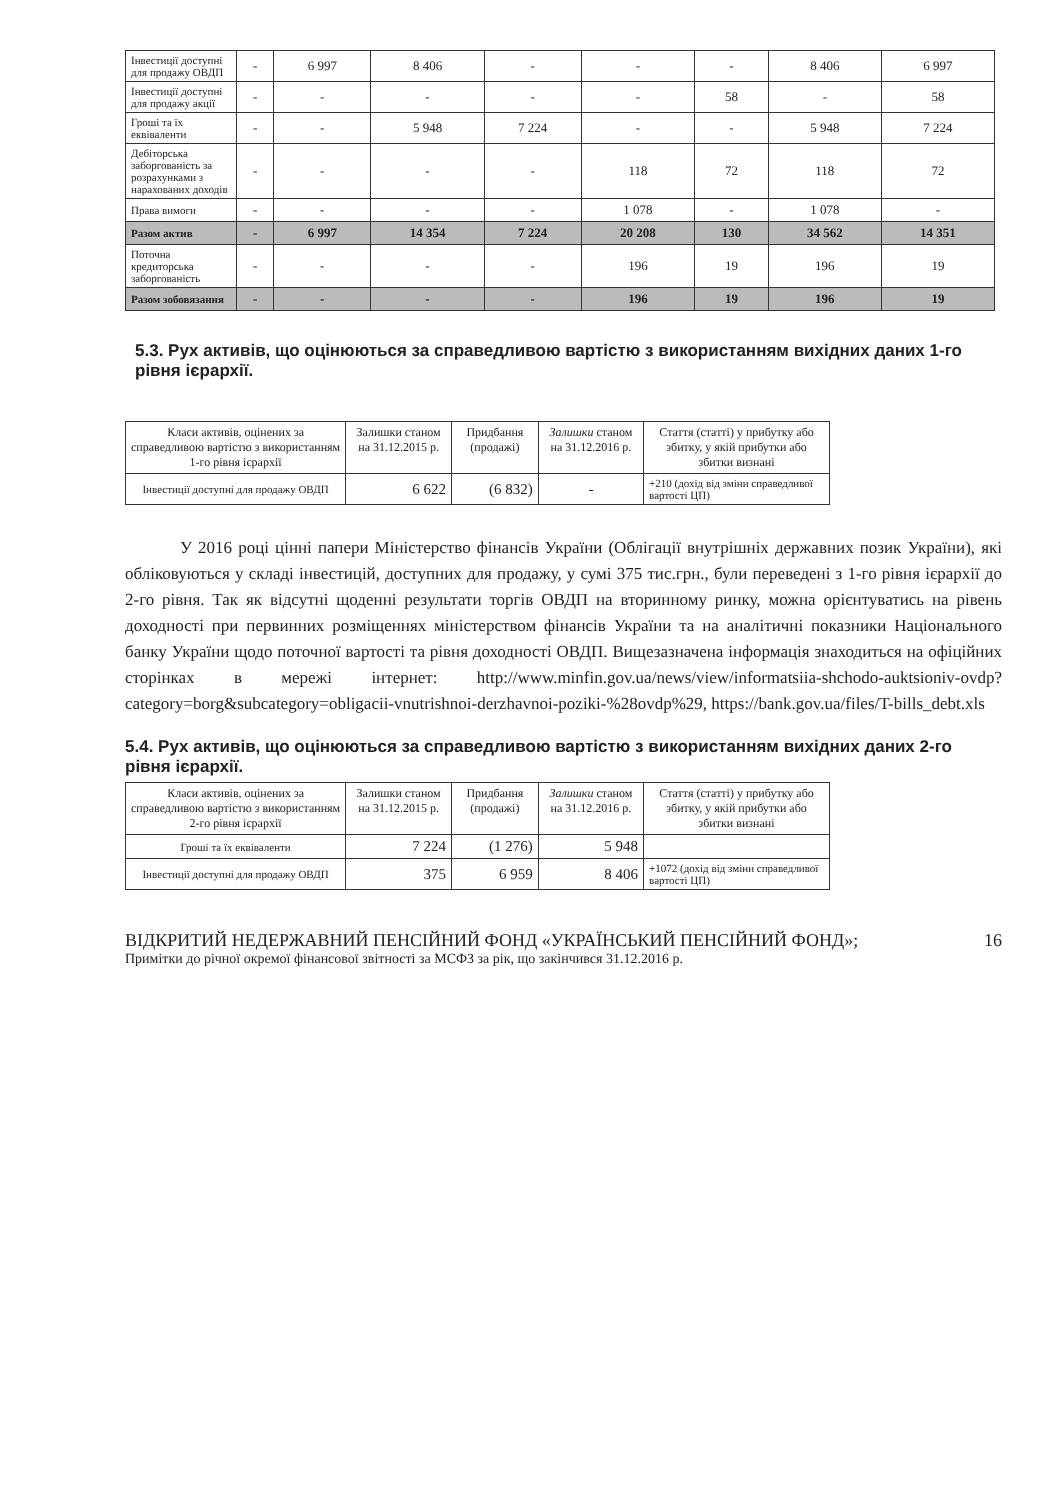| Інвестиції доступні для продажу ОВДП | - | 6 997 | 8 406 | - | - | - | 8 406 | 6 997 |
| Інвестиції доступні для продажу акції | - | - | - | - | - | 58 | - | 58 |
| Гроші та їх еквіваленти | - | - | 5 948 | 7 224 | - | - | 5 948 | 7 224 |
| Дебіторська заборгованість за розрахунками з нарахованих доходів | - | - | - | - | 118 | 72 | 118 | 72 |
| Права вимоги | - | - | - | - | 1 078 | - | 1 078 | - |
| Разом актив | - | 6 997 | 14 354 | 7 224 | 20 208 | 130 | 34 562 | 14 351 |
| Поточна кредиторська заборгованість | - | - | - | - | 196 | 19 | 196 | 19 |
| Разом зобовязання | - | - | - | - | 196 | 19 | 196 | 19 |
5.3. Рух активів, що оцінюються за справедливою вартістю з використанням вихідних даних 1-го рівня ієрархії.
| Класи активів, оцінених за справедливою вартістю з використанням 1-го рівня ієрархії | Залишки станом на 31.12.2015 р. | Придбання (продажі) | Залишки станом на 31.12.2016 р. | Стаття (статті) у прибутку або збитку, у якій прибутки або збитки визнані |
| --- | --- | --- | --- | --- |
| Інвестиції доступні для продажу ОВДП | 6 622 | (6 832) | - | +210 (дохід від зміни справедливої вартості ЦП) |
У 2016 році цінні папери Міністерство фінансів України (Облігації внутрішніх державних позик України), які обліковуються у складі інвестицій, доступних для продажу, у сумі 375 тис.грн., були переведені з 1-го рівня ієрархії до 2-го рівня. Так як відсутні щоденні результати торгів ОВДП на вторинному ринку, можна орієнтуватись на рівень доходності при первинних розміщеннях міністерством фінансів України та на аналітичні показники Національного банку України щодо поточної вартості та рівня доходності ОВДП. Вищезазначена інформація знаходиться на офіційних сторінках в мережі інтернет: http://www.minfin.gov.ua/news/view/informatsiia-shchodo-auktsioniv-ovdp?category=borg&subcategory=obligacii-vnutrishnoi-derzhavnoi-poziki-%28ovdp%29, https://bank.gov.ua/files/T-bills_debt.xls
5.4. Рух активів, що оцінюються за справедливою вартістю з використанням вихідних даних 2-го рівня ієрархії.
| Класи активів, оцінених за справедливою вартістю з використанням 2-го рівня ієрархії | Залишки станом на 31.12.2015 р. | Придбання (продажі) | Залишки станом на 31.12.2016 р. | Стаття (статті) у прибутку або збитку, у якій прибутки або збитки визнані |
| --- | --- | --- | --- | --- |
| Гроші та їх еквіваленти | 7 224 | (1 276) | 5 948 | |
| Інвестиції доступні для продажу ОВДП | 375 | 6 959 | 8 406 | +1072 (дохід від зміни справедливої вартості ЦП) |
ВІДКРИТИЙ НЕДЕРЖАВНИЙ ПЕНСІЙНИЙ ФОНД «УКРАЇНСЬКИЙ ПЕНСІЙНИЙ ФОНД»; 16
Примітки до річної окремої фінансової звітності за МСФЗ за рік, що закінчився 31.12.2016 р.